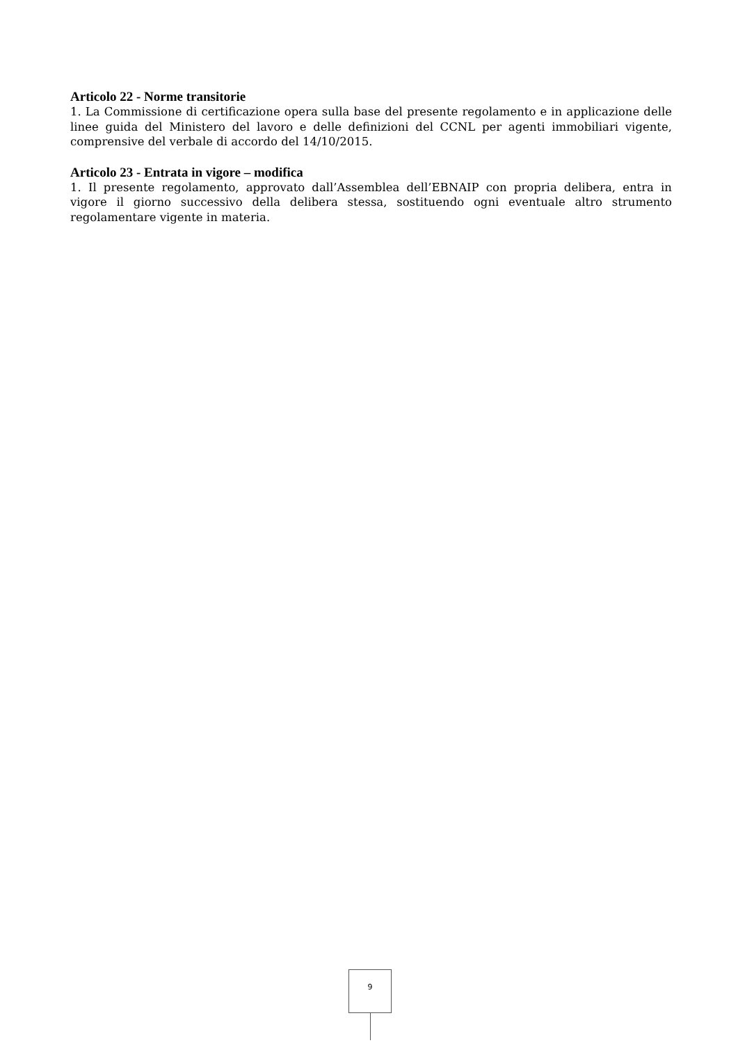Articolo 22 - Norme transitorie
1. La Commissione di certificazione opera sulla base del presente regolamento e in applicazione delle linee guida del Ministero del lavoro e delle definizioni del CCNL per agenti immobiliari vigente, comprensive del verbale di accordo del 14/10/2015.
Articolo 23 - Entrata in vigore – modifica
1. Il presente regolamento, approvato dall’Assemblea dell’EBNAIP con propria delibera, entra in vigore il giorno successivo della delibera stessa, sostituendo ogni eventuale altro strumento regolamentare vigente in materia.
9